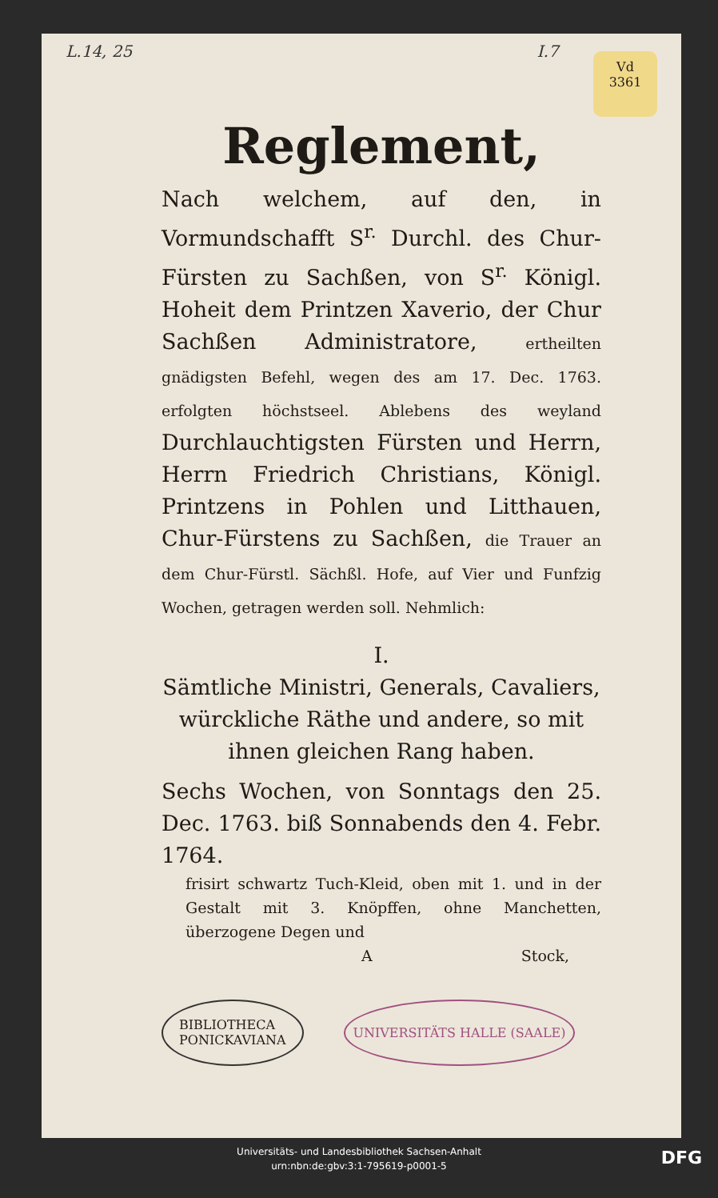L.14, 25 I.7
Vd
3361
Reglement,
Nach welchem, auf den, in Vormundschafft S<sup>r.</sup> Durchl. des Chur-Fürsten zu Sachßen, von S<sup>r.</sup> Königl. Hoheit dem Printzen Xaverio, der Chur Sachßen Administratore, ertheilten gnädigsten Befehl, wegen des am 17. Dec. 1763. erfolgten höchstseel. Ablebens des weyland Durchlauchtigsten Fürsten und Herrn, Herrn Friedrich Christians, Königl. Printzens in Pohlen und Litthauen, Chur-Fürstens zu Sachßen, die Trauer an dem Chur-Fürstl. Sächßl. Hofe, auf Vier und Funfzig Wochen, getragen werden soll. Nehmlich:
I.
Sämtliche Ministri, Generals, Cavaliers, würckliche Räthe und andere, so mit ihnen gleichen Rang haben.
Sechs Wochen, von Sonntags den 25. Dec. 1763. biß Sonnabends den 4. Febr. 1764.
frisirt schwartz Tuch-Kleid, oben mit 1. und in der Gestalt mit 3. Knöpffen, ohne Manchetten, überzogene Degen und
A Stock,
BIBLIOTHECA
PONICKAVIANA
UNIVERSITÄTS HALLE (SAALE)
Universitäts- und Landesbibliothek Sachsen-Anhalt
urn:nbn:de:gbv:3:1-795619-p0001-5
DFG